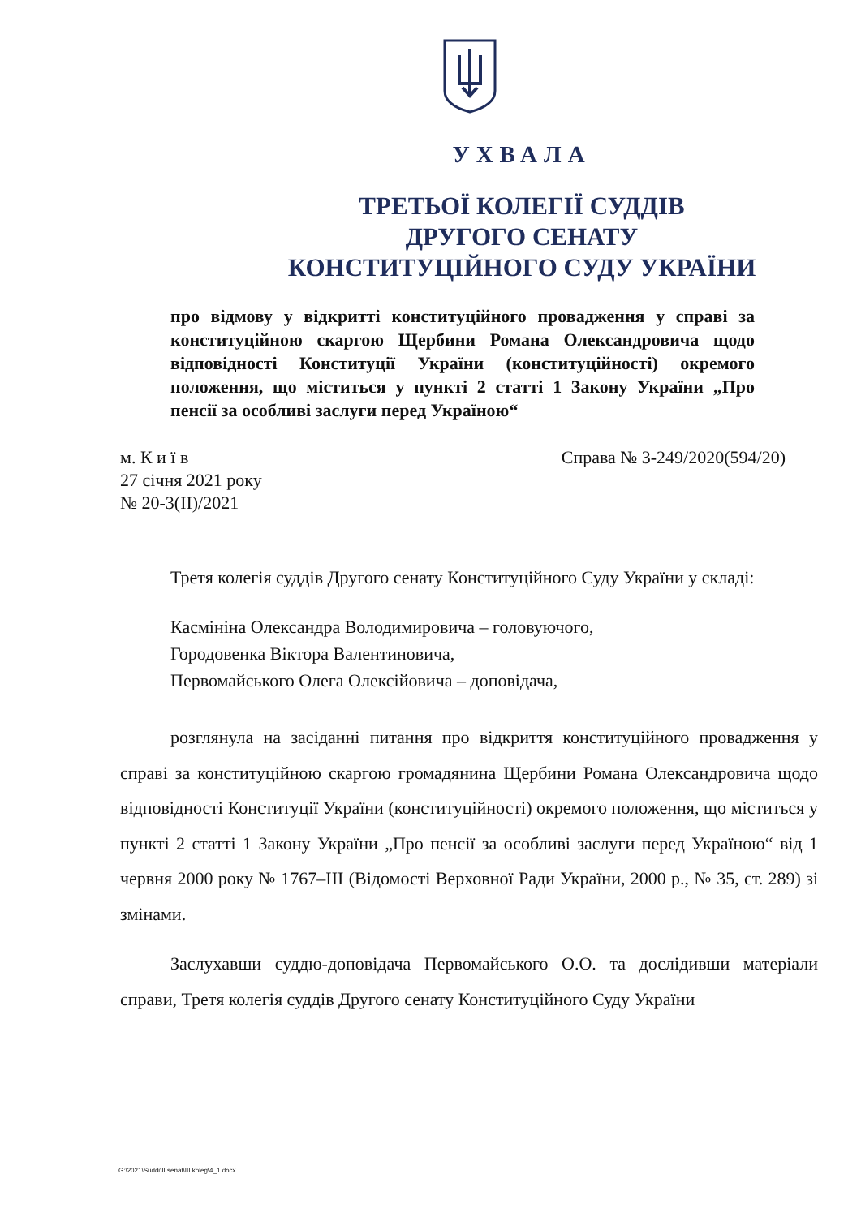УХВАЛА
ТРЕТЬОЇ КОЛЕГІЇ СУДДІВ
ДРУГОГО СЕНАТУ
КОНСТИТУЦІЙНОГО СУДУ УКРАЇНИ
про відмову у відкритті конституційного провадження у справі за конституційною скаргою Щербини Романа Олександровича щодо відповідності Конституції України (конституційності) окремого положення, що міститься у пункті 2 статті 1 Закону України „Про пенсії за особливі заслуги перед Україною“
м. К и ї в
27 січня 2021 року
№ 20-3(ІІ)/2021
Справа № 3-249/2020(594/20)
Третя колегія суддів Другого сенату Конституційного Суду України у складі:
Касмініна Олександра Володимировича – головуючого,
Городовенка Віктора Валентиновича,
Первомайського Олега Олексійовича – доповідача,
розглянула на засіданні питання про відкриття конституційного провадження у справі за конституційною скаргою громадянина Щербини Романа Олександровича щодо відповідності Конституції України (конституційності) окремого положення, що міститься у пункті 2 статті 1 Закону України „Про пенсії за особливі заслуги перед Україною“ від 1 червня 2000 року № 1767–ІІІ (Відомості Верховної Ради України, 2000 р., № 35, ст. 289) зі змінами.
Заслухавши суддю-доповідача Первомайського О.О. та дослідивши матеріали справи, Третя колегія суддів Другого сенату Конституційного Суду України
G:\2021\Suddi\II senat\III koleg\4_1.docx